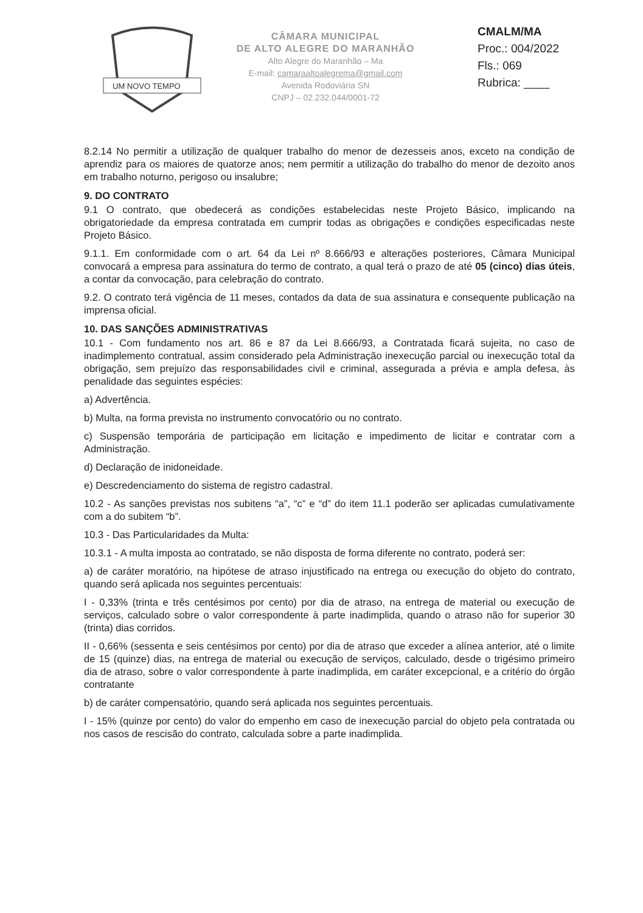UM NOVO TEMPO
CÂMARA MUNICIPAL
DE ALTO ALEGRE DO MARANHÃO
Alto Alegre do Maranhão – Ma
E-mail: camaraaltoalegrema@gmail.com
Avenida Rodoviária SN
CNPJ – 02.232.044/0001-72
CMALM/MA
Proc.: 004/2022
Fls.: 069
Rubrica: ____
8.2.14 No permitir a utilização de qualquer trabalho do menor de dezesseis anos, exceto na condição de aprendiz para os maiores de quatorze anos; nem permitir a utilização do trabalho do menor de dezoito anos em trabalho noturno, perigoso ou insalubre;
9. DO CONTRATO
9.1 O contrato, que obedecerá as condições estabelecidas neste Projeto Básico, implicando na obrigatoriedade da empresa contratada em cumprir todas as obrigações e condições especificadas neste Projeto Básico.
9.1.1. Em conformidade com o art. 64 da Lei nº 8.666/93 e alterações posteriores, Câmara Municipal convocará a empresa para assinatura do termo de contrato, a qual terá o prazo de até 05 (cinco) dias úteis, a contar da convocação, para celebração do contrato.
9.2. O contrato terá vigência de 11 meses, contados da data de sua assinatura e consequente publicação na imprensa oficial.
10. DAS SANÇÕES ADMINISTRATIVAS
10.1 - Com fundamento nos art. 86 e 87 da Lei 8.666/93, a Contratada ficará sujeita, no caso de inadimplemento contratual, assim considerado pela Administração inexecução parcial ou inexecução total da obrigação, sem prejuízo das responsabilidades civil e criminal, assegurada a prévia e ampla defesa, às penalidade das seguintes espécies:
a) Advertência.
b) Multa, na forma prevista no instrumento convocatório ou no contrato.
c) Suspensão temporária de participação em licitação e impedimento de licitar e contratar com a Administração.
d) Declaração de inidoneidade.
e) Descredenciamento do sistema de registro cadastral.
10.2 - As sanções previstas nos subitens “a”, “c” e “d” do item 11.1 poderão ser aplicadas cumulativamente com a do subitem “b”.
10.3 - Das Particularidades da Multa:
10.3.1 - A multa imposta ao contratado, se não disposta de forma diferente no contrato, poderá ser:
a) de caráter moratório, na hipótese de atraso injustificado na entrega ou execução do objeto do contrato, quando será aplicada nos seguintes percentuais:
I - 0,33% (trinta e três centésimos por cento) por dia de atraso, na entrega de material ou execução de serviços, calculado sobre o valor correspondente à parte inadimplida, quando o atraso não for superior 30 (trinta) dias corridos.
II - 0,66% (sessenta e seis centésimos por cento) por dia de atraso que exceder a alínea anterior, até o limite de 15 (quinze) dias, na entrega de material ou execução de serviços, calculado, desde o trigésimo primeiro dia de atraso, sobre o valor correspondente à parte inadimplida, em caráter excepcional, e a critério do órgão contratante
b) de caráter compensatório, quando será aplicada nos seguintes percentuais.
I - 15% (quinze por cento) do valor do empenho em caso de inexecução parcial do objeto pela contratada ou nos casos de rescisão do contrato, calculada sobre a parte inadimplida.